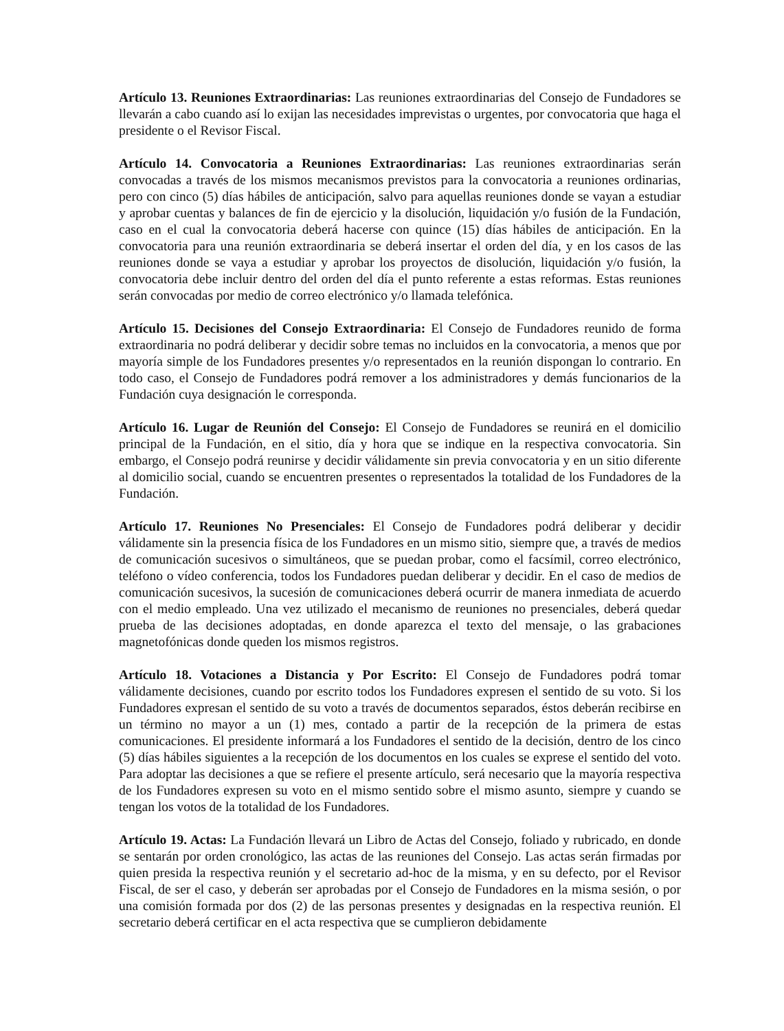Artículo 13. Reuniones Extraordinarias: Las reuniones extraordinarias del Consejo de Fundadores se llevarán a cabo cuando así lo exijan las necesidades imprevistas o urgentes, por convocatoria que haga el presidente o el Revisor Fiscal.
Artículo 14. Convocatoria a Reuniones Extraordinarias: Las reuniones extraordinarias serán convocadas a través de los mismos mecanismos previstos para la convocatoria a reuniones ordinarias, pero con cinco (5) días hábiles de anticipación, salvo para aquellas reuniones donde se vayan a estudiar y aprobar cuentas y balances de fin de ejercicio y la disolución, liquidación y/o fusión de la Fundación, caso en el cual la convocatoria deberá hacerse con quince (15) días hábiles de anticipación. En la convocatoria para una reunión extraordinaria se deberá insertar el orden del día, y en los casos de las reuniones donde se vaya a estudiar y aprobar los proyectos de disolución, liquidación y/o fusión, la convocatoria debe incluir dentro del orden del día el punto referente a estas reformas. Estas reuniones serán convocadas por medio de correo electrónico y/o llamada telefónica.
Artículo 15. Decisiones del Consejo Extraordinaria: El Consejo de Fundadores reunido de forma extraordinaria no podrá deliberar y decidir sobre temas no incluidos en la convocatoria, a menos que por mayoría simple de los Fundadores presentes y/o representados en la reunión dispongan lo contrario. En todo caso, el Consejo de Fundadores podrá remover a los administradores y demás funcionarios de la Fundación cuya designación le corresponda.
Artículo 16. Lugar de Reunión del Consejo: El Consejo de Fundadores se reunirá en el domicilio principal de la Fundación, en el sitio, día y hora que se indique en la respectiva convocatoria. Sin embargo, el Consejo podrá reunirse y decidir válidamente sin previa convocatoria y en un sitio diferente al domicilio social, cuando se encuentren presentes o representados la totalidad de los Fundadores de la Fundación.
Artículo 17. Reuniones No Presenciales: El Consejo de Fundadores podrá deliberar y decidir válidamente sin la presencia física de los Fundadores en un mismo sitio, siempre que, a través de medios de comunicación sucesivos o simultáneos, que se puedan probar, como el facsímil, correo electrónico, teléfono o vídeo conferencia, todos los Fundadores puedan deliberar y decidir. En el caso de medios de comunicación sucesivos, la sucesión de comunicaciones deberá ocurrir de manera inmediata de acuerdo con el medio empleado. Una vez utilizado el mecanismo de reuniones no presenciales, deberá quedar prueba de las decisiones adoptadas, en donde aparezca el texto del mensaje, o las grabaciones magnetofónicas donde queden los mismos registros.
Artículo 18. Votaciones a Distancia y Por Escrito: El Consejo de Fundadores podrá tomar válidamente decisiones, cuando por escrito todos los Fundadores expresen el sentido de su voto. Si los Fundadores expresan el sentido de su voto a través de documentos separados, éstos deberán recibirse en un término no mayor a un (1) mes, contado a partir de la recepción de la primera de estas comunicaciones. El presidente informará a los Fundadores el sentido de la decisión, dentro de los cinco (5) días hábiles siguientes a la recepción de los documentos en los cuales se exprese el sentido del voto. Para adoptar las decisiones a que se refiere el presente artículo, será necesario que la mayoría respectiva de los Fundadores expresen su voto en el mismo sentido sobre el mismo asunto, siempre y cuando se tengan los votos de la totalidad de los Fundadores.
Artículo 19. Actas: La Fundación llevará un Libro de Actas del Consejo, foliado y rubricado, en donde se sentarán por orden cronológico, las actas de las reuniones del Consejo. Las actas serán firmadas por quien presida la respectiva reunión y el secretario ad-hoc de la misma, y en su defecto, por el Revisor Fiscal, de ser el caso, y deberán ser aprobadas por el Consejo de Fundadores en la misma sesión, o por una comisión formada por dos (2) de las personas presentes y designadas en la respectiva reunión. El secretario deberá certificar en el acta respectiva que se cumplieron debidamente